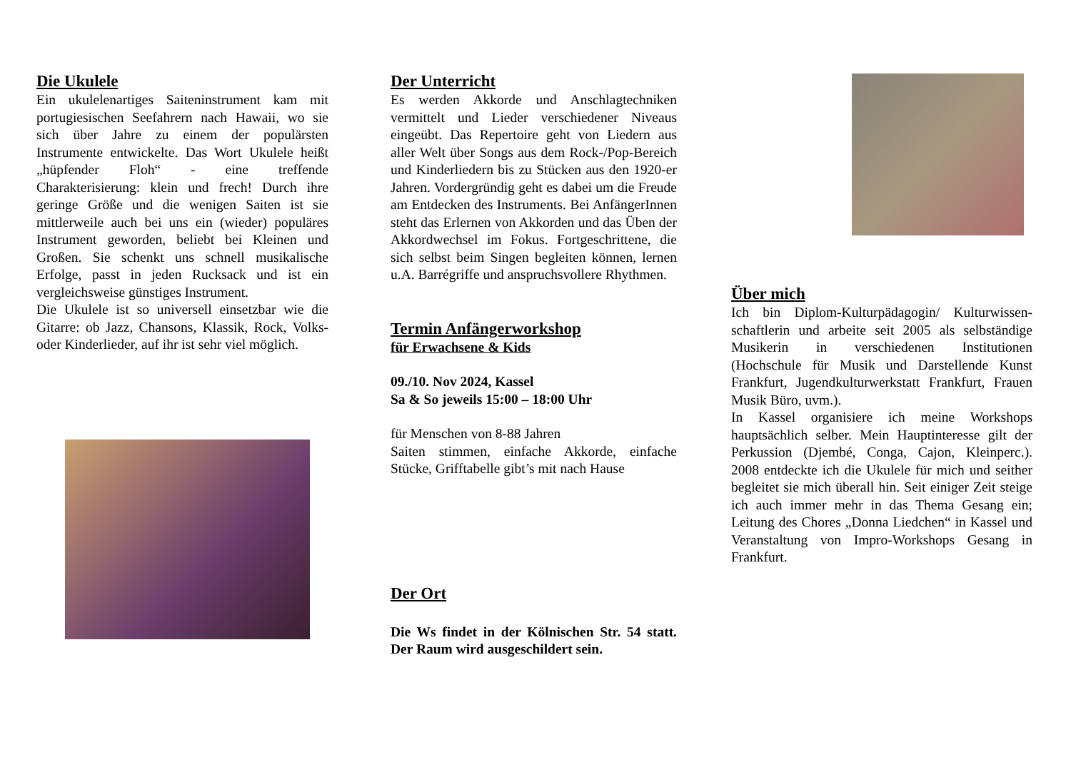Die Ukulele
Ein ukulelenartiges Saiteninstrument kam mit portugiesischen Seefahrern nach Hawaii, wo sie sich über Jahre zu einem der populärsten Instrumente entwickelte. Das Wort Ukulele heißt „hüpfender Floh“ - eine treffende Charakterisierung: klein und frech! Durch ihre geringe Größe und die wenigen Saiten ist sie mittlerweile auch bei uns ein (wieder) populäres Instrument geworden, beliebt bei Kleinen und Großen. Sie schenkt uns schnell musikalische Erfolge, passt in jeden Rucksack und ist ein vergleichsweise günstiges Instrument.
Die Ukulele ist so universell einsetzbar wie die Gitarre: ob Jazz, Chansons, Klassik, Rock, Volks- oder Kinderlieder, auf ihr ist sehr viel möglich.
Der Unterricht
Es werden Akkorde und Anschlagtechniken vermittelt und Lieder verschiedener Niveaus eingeübt. Das Repertoire geht von Liedern aus aller Welt über Songs aus dem Rock-/Pop-Bereich und Kinderliedern bis zu Stücken aus den 1920-er Jahren. Vordergründig geht es dabei um die Freude am Entdecken des Instruments. Bei AnfängerInnen steht das Erlernen von Akkorden und das Üben der Akkordwechsel im Fokus. Fortgeschrittene, die sich selbst beim Singen begleiten können, lernen u.A. Barrégriffe und anspruchsvollere Rhythmen.
Termin Anfängerworkshop
für Erwachsene & Kids
09./10. Nov 2024, Kassel
Sa & So jeweils 15:00 – 18:00 Uhr
für Menschen von 8-88 Jahren
Saiten stimmen, einfache Akkorde, einfache Stücke, Grifftabelle gibt’s mit nach Hause
Der Ort
Die Ws findet in der Kölnischen Str. 54 statt. Der Raum wird ausgeschildert sein.
Über mich
Ich bin Diplom-Kulturpädagogin/ Kulturwissen-schaftlerin und arbeite seit 2005 als selbständige Musikerin in verschiedenen Institutionen (Hochschule für Musik und Darstellende Kunst Frankfurt, Jugendkulturwerkstatt Frankfurt, Frauen Musik Büro, uvm.).
In Kassel organisiere ich meine Workshops hauptsächlich selber. Mein Hauptinteresse gilt der Perkussion (Djembé, Conga, Cajon, Kleinperc.). 2008 entdeckte ich die Ukulele für mich und seither begleitet sie mich überall hin. Seit einiger Zeit steige ich auch immer mehr in das Thema Gesang ein; Leitung des Chores „Donna Liedchen“ in Kassel und Veranstaltung von Impro-Workshops Gesang in Frankfurt.